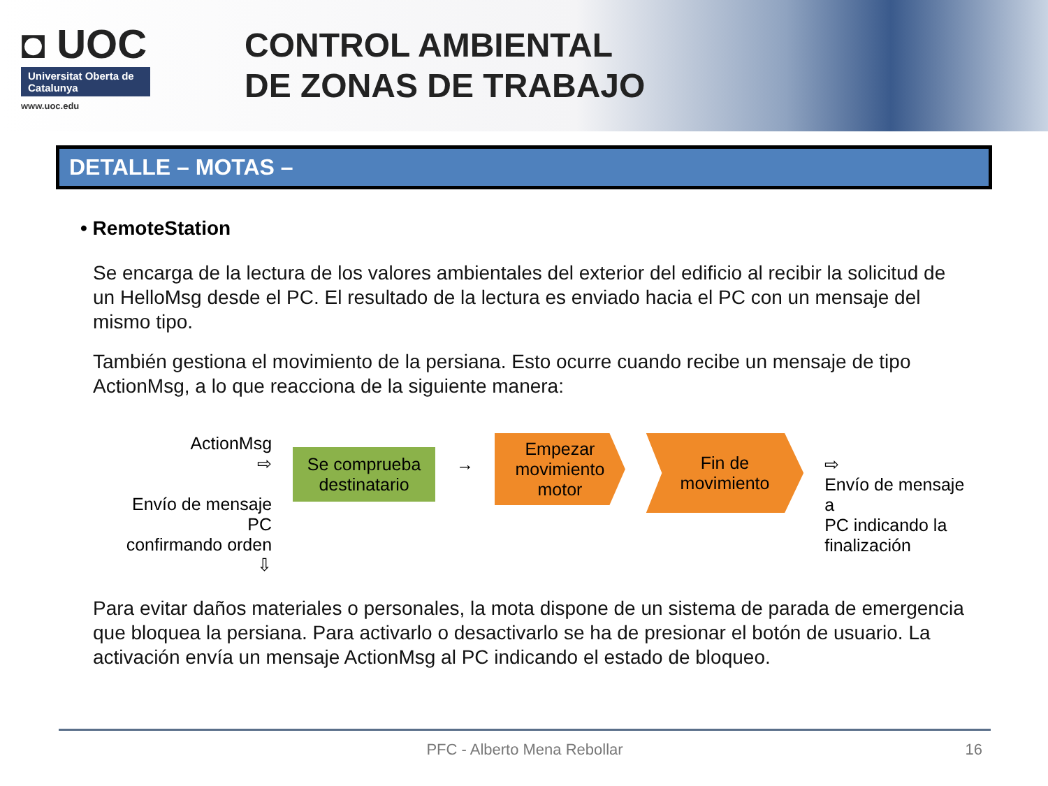◘ UOC
Universitat Oberta de Catalunya
www.uoc.edu
CONTROL AMBIENTAL
DE ZONAS DE TRABAJO
DETALLE – MOTAS –
• RemoteStation
Se encarga de la lectura de los valores ambientales del exterior del edificio al recibir la solicitud de un HelloMsg desde el PC. El resultado de la lectura es enviado hacia el PC con un mensaje del mismo tipo.
También gestiona el movimiento de la persiana. Esto ocurre cuando recibe un mensaje de tipo ActionMsg, a lo que reacciona de la siguiente manera:
ActionMsg
⇨
Envío de mensaje PC
confirmando orden ⇩
Se comprueba destinatario
→
Empezar movimiento motor
Fin de movimiento
⇨
Envío de mensaje a
PC indicando la
finalización
Para evitar daños materiales o personales, la mota dispone de un sistema de parada de emergencia que bloquea la persiana. Para activarlo o desactivarlo se ha de presionar el botón de usuario. La activación envía un mensaje ActionMsg al PC indicando el estado de bloqueo.
PFC - Alberto Mena Rebollar 16